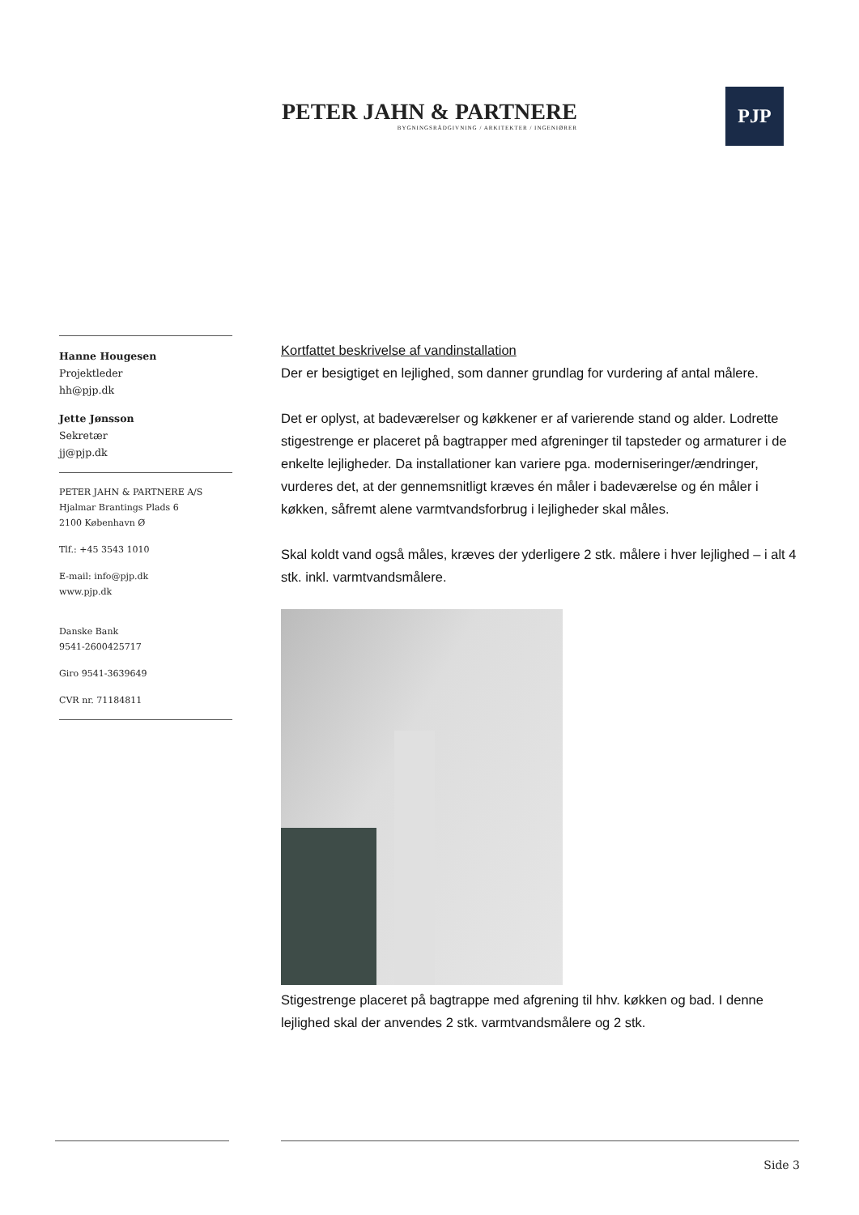PETER JAHN & PARTNERE
BYGNINGSRÅDGIVNING / ARKITEKTER / INGENIØRER
PJP
Hanne Hougesen
Projektleder
hh@pjp.dk
Jette Jønsson
Sekretær
jj@pjp.dk
PETER JAHN & PARTNERE A/S
Hjalmar Brantings Plads 6
2100 København Ø
Tlf.: +45 3543 1010
E-mail: info@pjp.dk
www.pjp.dk
Danske Bank
9541-2600425717
Giro 9541-3639649
CVR nr. 71184811
Kortfattet beskrivelse af vandinstallation
Der er besigtiget en lejlighed, som danner grundlag for vurdering af antal målere.
Det er oplyst, at badeværelser og køkkener er af varierende stand og alder. Lodrette stigestrenge er placeret på bagtrapper med afgreninger til tapsteder og armaturer i de enkelte lejligheder. Da installationer kan variere pga. moderniseringer/ændringer, vurderes det, at der gennemsnitligt kræves én måler i badeværelse og én måler i køkken, såfremt alene varmtvandsforbrug i lejligheder skal måles.
Skal koldt vand også måles, kræves der yderligere 2 stk. målere i hver lejlighed – i alt 4 stk. inkl. varmtvandsmålere.
Stigestrenge placeret på bagtrappe med afgrening til hhv. køkken og bad. I denne lejlighed skal der anvendes 2 stk. varmtvandsmålere og 2 stk.
Side 3